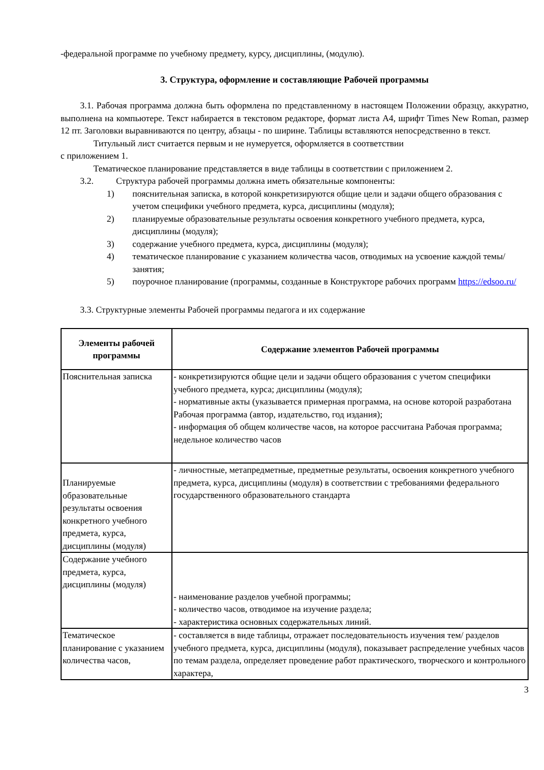-федеральной программе по учебному предмету, курсу, дисциплины, (модулю).
3. Структура, оформление и составляющие Рабочей программы
3.1. Рабочая программа должна быть оформлена по представленному в настоящем Положении образцу, аккуратно, выполнена на компьютере. Текст набирается в текстовом редакторе, формат листа А4, шрифт Times New Roman, размер 12 пт. Заголовки выравниваются по центру, абзацы - по ширине. Таблицы вставляются непосредственно в текст.
Титульный лист считается первым и не нумеруется, оформляется в соответствии
с приложением 1.
Тематическое планирование представляется в виде таблицы в соответствии с приложением 2.
3.2. Структура рабочей программы должна иметь обязательные компоненты:
1) пояснительная записка, в которой конкретизируются общие цели и задачи общего образования с учетом специфики учебного предмета, курса, дисциплины (модуля);
2) планируемые образовательные результаты освоения конкретного учебного предмета, курса, дисциплины (модуля);
3) содержание учебного предмета, курса, дисциплины (модуля);
4) тематическое планирование с указанием количества часов, отводимых на усвоение каждой темы/занятия;
5) поурочное планирование (программы, созданные в Конструкторе рабочих программ https://edsoo.ru/
3.3. Структурные элементы Рабочей программы педагога и их содержание
| Элементы рабочей программы | Содержание элементов Рабочей программы |
| --- | --- |
| Пояснительная записка | - конкретизируются общие цели и задачи общего образования с учетом специфики учебного предмета, курса; дисциплины (модуля); - нормативные акты (указывается примерная программа, на основе которой разработана Рабочая программа (автор, издательство, год издания); - информация об общем количестве часов, на которое рассчитана Рабочая программа; недельное количество часов |
| Планируемые образовательные результаты освоения конкретного учебного предмета, курса, дисциплины (модуля) | - личностные, метапредметные, предметные результаты, освоения конкретного учебного предмета, курса, дисциплины (модуля) в соответствии с требованиями федерального государственного образовательного стандарта |
| Содержание учебного предмета, курса, дисциплины (модуля) | - наименование разделов учебной программы; - количество часов, отводимое на изучение раздела; - характеристика основных содержательных линий. |
| Тематическое планирование с указанием количества часов, | - составляется в виде таблицы, отражает последовательность изучения тем/ разделов учебного предмета, курса, дисциплины (модуля), показывает распределение учебных часов по темам раздела, определяет проведение работ практического, творческого и контрольного характера, |
3